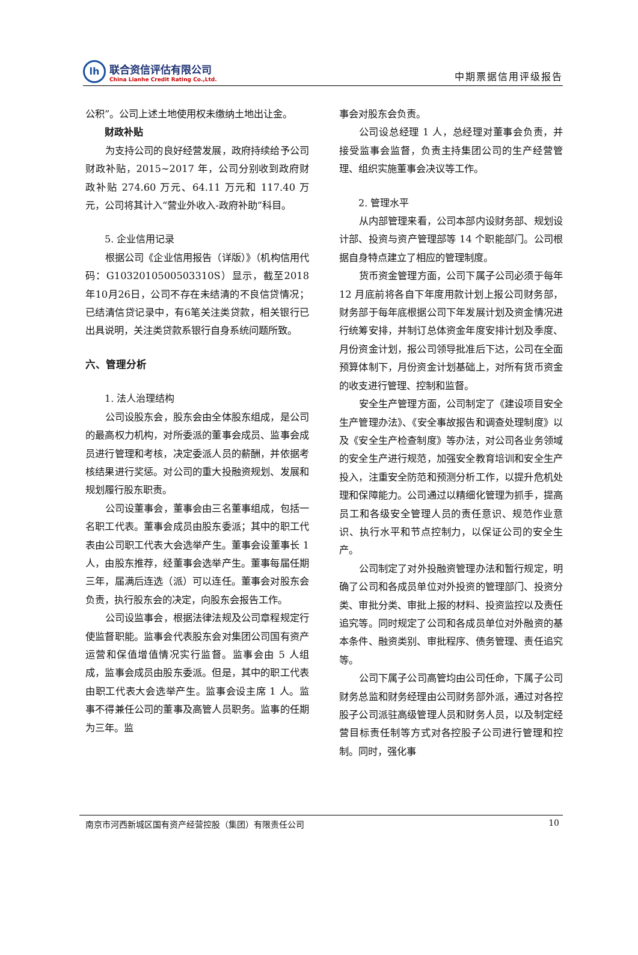lh
联合资信评估有限公司
China Lianhe Credit Rating Co.,Ltd.
中期票据信用评级报告
公积”。公司上述土地使用权未缴纳土地出让金。
财政补贴
为支持公司的良好经营发展，政府持续给予公司财政补贴，2015~2017 年，公司分别收到政府财政补贴 274.60 万元、64.11 万元和 117.40 万元，公司将其计入“营业外收入-政府补助”科目。
5. 企业信用记录
根据公司《企业信用报告（详版）》（机构信用代码：G1032010500503310S）显示，截至2018年10月26日，公司不存在未结清的不良信贷情况；已结清信贷记录中，有6笔关注类贷款，相关银行已出具说明，关注类贷款系银行自身系统问题所致。
六、管理分析
1. 法人治理结构
公司设股东会，股东会由全体股东组成，是公司的最高权力机构，对所委派的董事会成员、监事会成员进行管理和考核，决定委派人员的薪酬，并依据考核结果进行奖惩。对公司的重大投融资规划、发展和规划履行股东职责。
公司设董事会，董事会由三名董事组成，包括一名职工代表。董事会成员由股东委派；其中的职工代表由公司职工代表大会选举产生。董事会设董事长 1 人，由股东推荐，经董事会选举产生。董事每届任期三年，届满后连选（派）可以连任。董事会对股东会负责，执行股东会的决定，向股东会报告工作。
公司设监事会，根据法律法规及公司章程规定行使监督职能。监事会代表股东会对集团公司国有资产运营和保值增值情况实行监督。监事会由 5 人组成，监事会成员由股东委派。但是，其中的职工代表由职工代表大会选举产生。监事会设主席 1 人。监事不得兼任公司的董事及高管人员职务。监事的任期为三年。监
事会对股东会负责。
公司设总经理 1 人，总经理对董事会负责，并接受监事会监督，负责主持集团公司的生产经营管理、组织实施董事会决议等工作。
2. 管理水平
从内部管理来看，公司本部内设财务部、规划设计部、投资与资产管理部等 14 个职能部门。公司根据自身特点建立了相应的管理制度。
货币资金管理方面，公司下属子公司必须于每年 12 月底前将各自下年度用款计划上报公司财务部，财务部于每年底根据公司下年发展计划及资金情况进行统筹安排，并制订总体资金年度安排计划及季度、月份资金计划，报公司领导批准后下达，公司在全面预算体制下，月份资金计划基础上，对所有货币资金的收支进行管理、控制和监督。
安全生产管理方面，公司制定了《建设项目安全生产管理办法》、《安全事故报告和调查处理制度》以及《安全生产检查制度》等办法，对公司各业务领域的安全生产进行规范，加强安全教育培训和安全生产投入，注重安全防范和预测分析工作，以提升危机处理和保障能力。公司通过以精细化管理为抓手，提高员工和各级安全管理人员的责任意识、规范作业意识、执行水平和节点控制力，以保证公司的安全生产。
公司制定了对外投融资管理办法和暂行规定，明确了公司和各成员单位对外投资的管理部门、投资分类、审批分类、审批上报的材料、投资监控以及责任追究等。同时规定了公司和各成员单位对外融资的基本条件、融资类别、审批程序、债务管理、责任追究等。
公司下属子公司高管均由公司任命，下属子公司财务总监和财务经理由公司财务部外派，通过对各控股子公司派驻高级管理人员和财务人员，以及制定经营目标责任制等方式对各控股子公司进行管理和控制。同时，强化事
南京市河西新城区国有资产经营控股（集团）有限责任公司 10